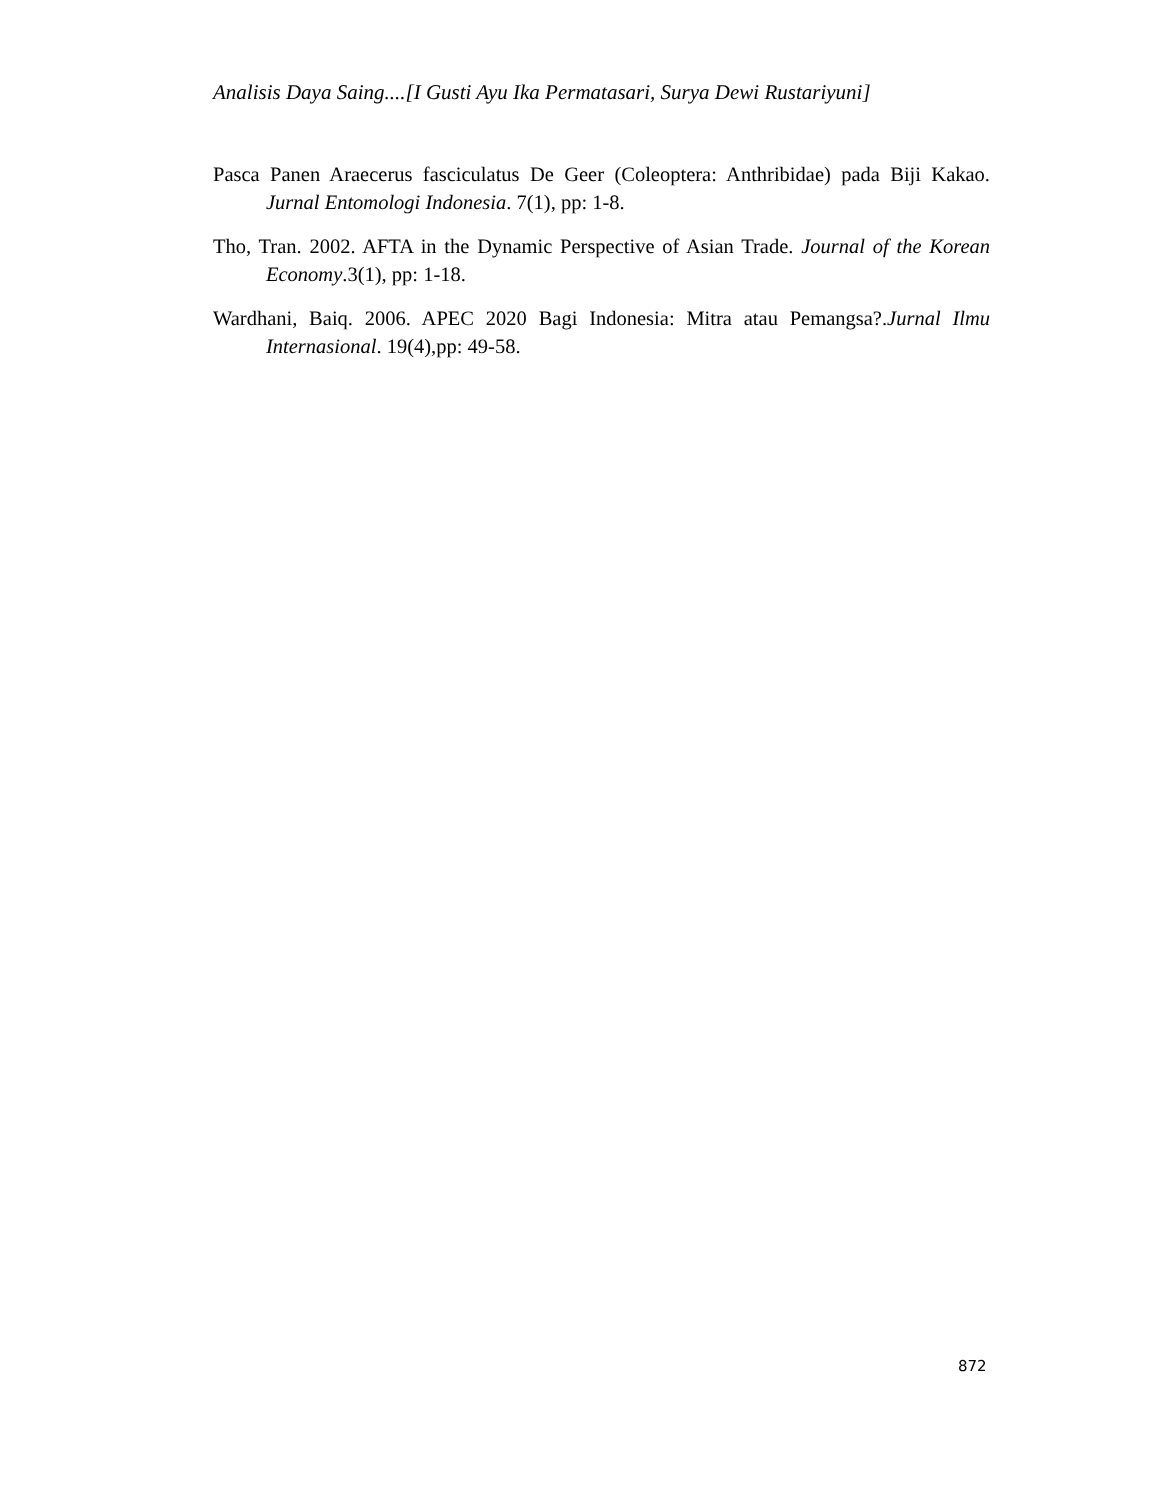Analisis Daya Saing....[I Gusti Ayu Ika Permatasari, Surya Dewi Rustariyuni]
Pasca Panen Araecerus fasciculatus De Geer (Coleoptera: Anthribidae) pada Biji Kakao. Jurnal Entomologi Indonesia. 7(1), pp: 1-8.
Tho, Tran. 2002. AFTA in the Dynamic Perspective of Asian Trade. Journal of the Korean Economy.3(1), pp: 1-18.
Wardhani, Baiq. 2006. APEC 2020 Bagi Indonesia: Mitra atau Pemangsa?.Jurnal Ilmu Internasional. 19(4),pp: 49-58.
872